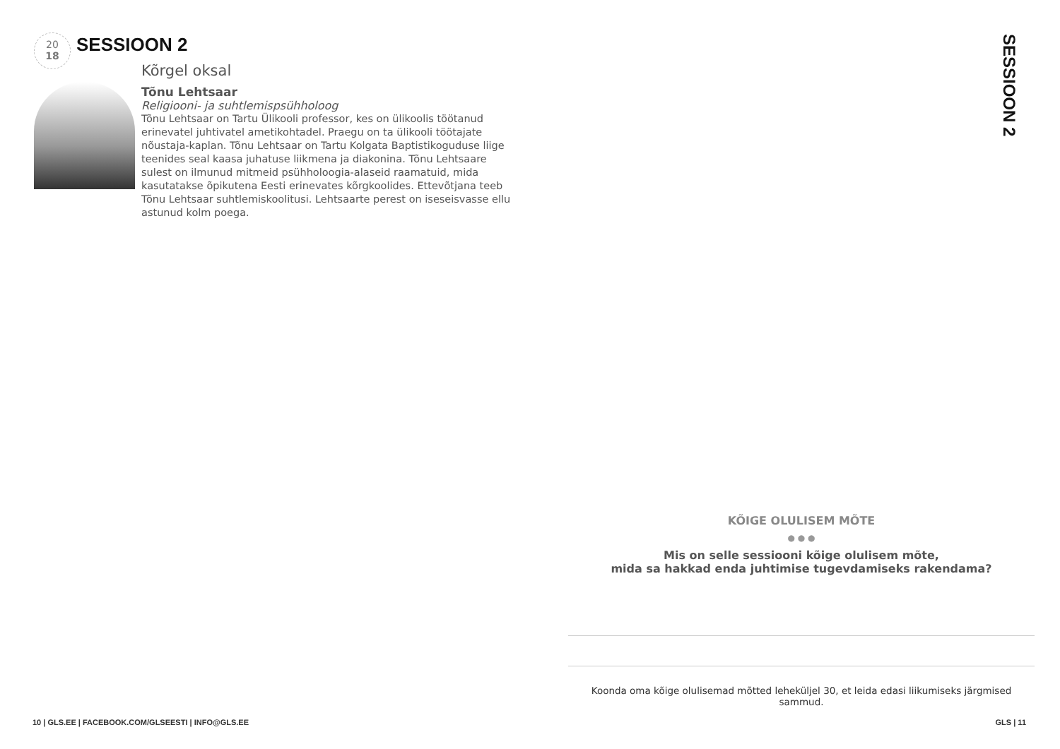20
18
SESSIOON 2
Kõrgel oksal
Tõnu Lehtsaar
Religiooni- ja suhtlemispsühholoog
Tõnu Lehtsaar on Tartu Ülikooli professor, kes on ülikoolis töötanud erinevatel juhtivatel ametikohtadel. Praegu on ta ülikooli töötajate nõustaja-kaplan. Tõnu Lehtsaar on Tartu Kolgata Baptistikoguduse liige teenides seal kaasa juhatuse liikmena ja diakonina. Tõnu Lehtsaare sulest on ilmunud mitmeid psühholoogia-alaseid raamatuid, mida kasutatakse õpikutena Eesti erinevates kõrgkoolides. Ettevõtjana teeb Tõnu Lehtsaar suhtlemiskoolitusi. Lehtsaarte perest on iseseisvasse ellu astunud kolm poega.
10 | GLS.EE | FACEBOOK.COM/GLSEESTI | INFO@GLS.EE
SESSIOON 2
KÕIGE OLULISEM MÕTE
● ● ●
Mis on selle sessiooni kõige olulisem mõte,
mida sa hakkad enda juhtimise tugevdamiseks rakendama?
Koonda oma kõige olulisemad mõtted leheküljel 30, et leida edasi liikumiseks järgmised sammud.
GLS | 11